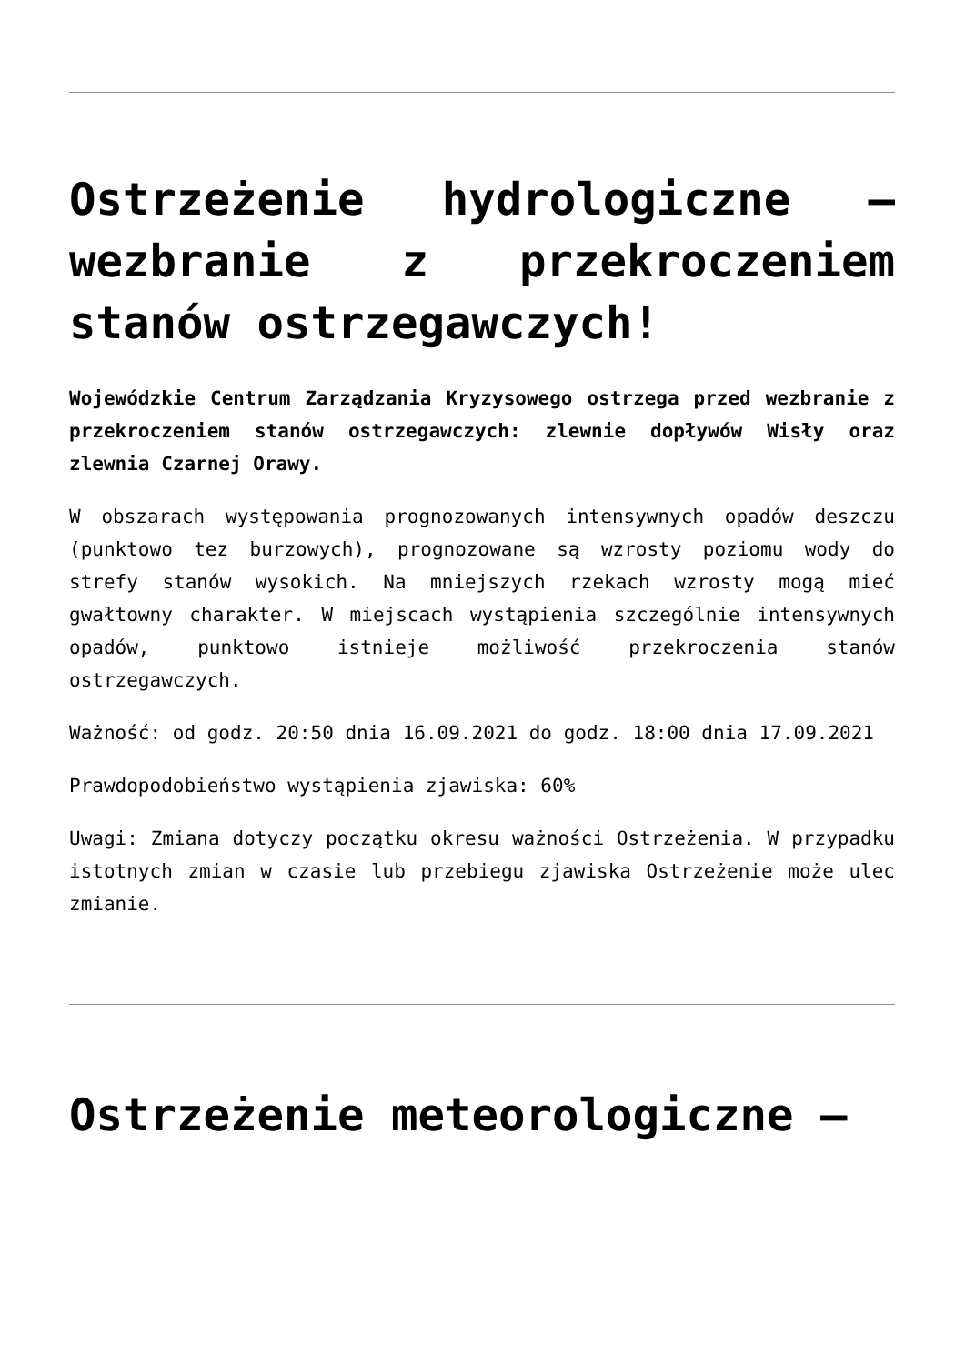Ostrzeżenie hydrologiczne – wezbranie z przekroczeniem stanów ostrzegawczych!
Wojewódzkie Centrum Zarządzania Kryzysowego ostrzega przed wezbranie z przekroczeniem stanów ostrzegawczych: zlewnie dopływów Wisły oraz zlewnia Czarnej Orawy.
W obszarach występowania prognozowanych intensywnych opadów deszczu (punktowo tez burzowych), prognozowane są wzrosty poziomu wody do strefy stanów wysokich. Na mniejszych rzekach wzrosty mogą mieć gwałtowny charakter. W miejscach wystąpienia szczególnie intensywnych opadów, punktowo istnieje możliwość przekroczenia stanów ostrzegawczych.
Ważność: od godz. 20:50 dnia 16.09.2021 do godz. 18:00 dnia 17.09.2021
Prawdopodobieństwo wystąpienia zjawiska: 60%
Uwagi: Zmiana dotyczy początku okresu ważności Ostrzeżenia. W przypadku istotnych zmian w czasie lub przebiegu zjawiska Ostrzeżenie może ulec zmianie.
Ostrzeżenie meteorologiczne –